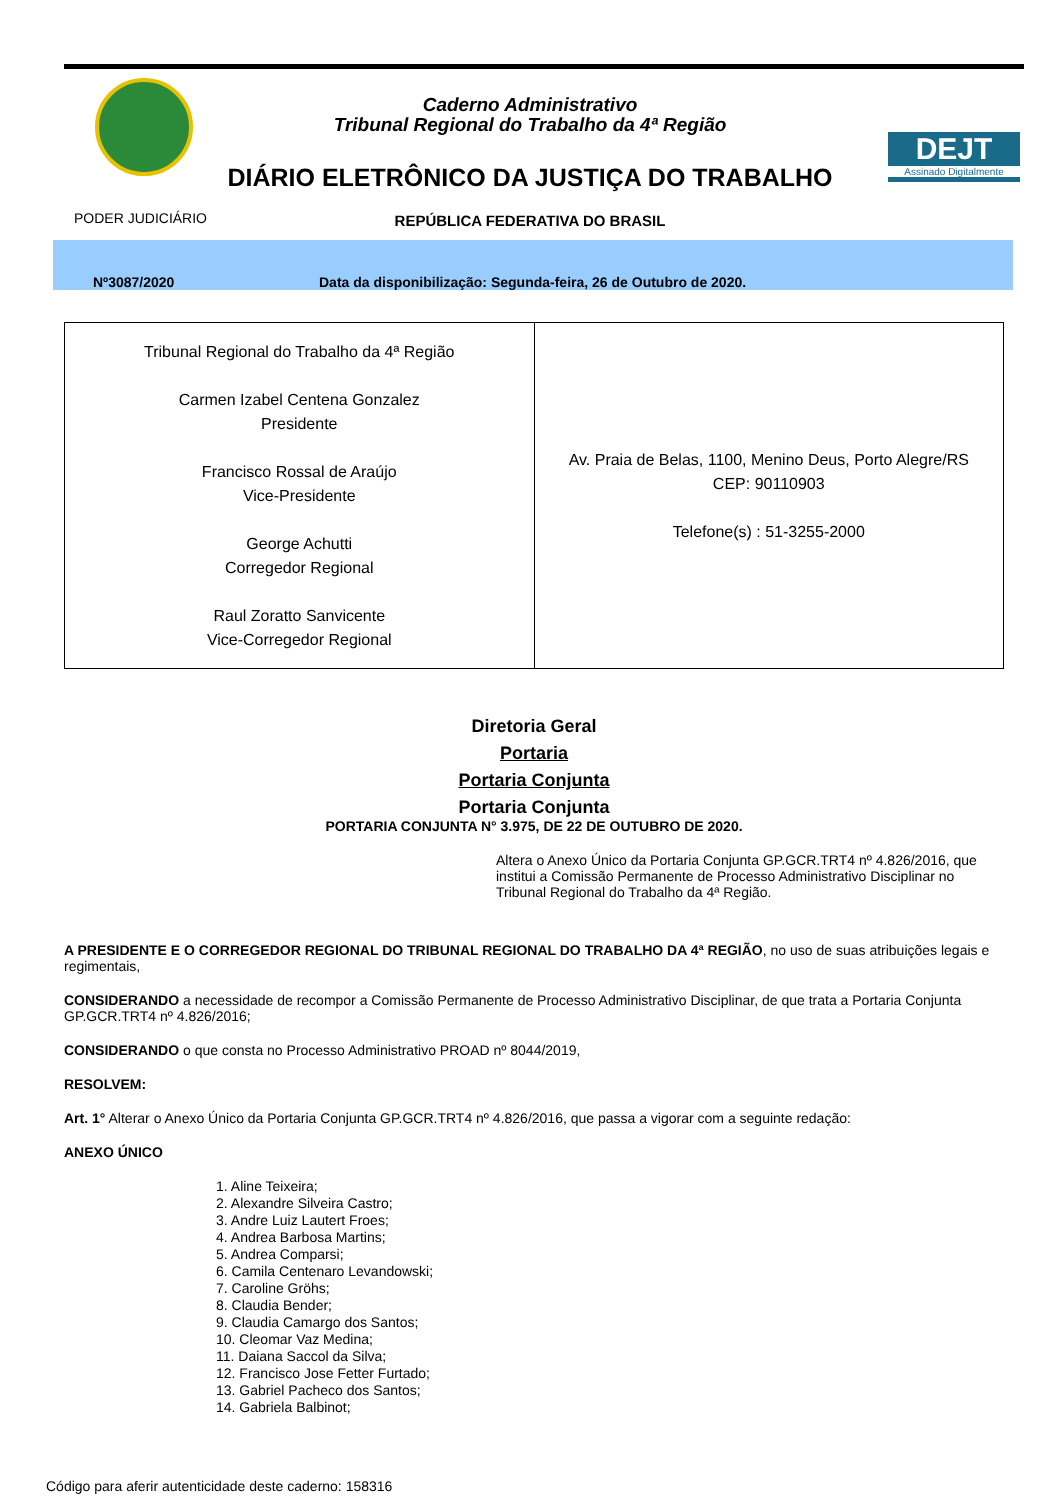Caderno Administrativo
Tribunal Regional do Trabalho da 4ª Região
DIÁRIO ELETRÔNICO DA JUSTIÇA DO TRABALHO
DEJT
Assinado Digitalmente
PODER JUDICIÁRIO
REPÚBLICA FEDERATIVA DO BRASIL
Nº3087/2020 Data da disponibilização: Segunda-feira, 26 de Outubro de 2020.
| Tribunal Regional do Trabalho da 4ª Região Carmen Izabel Centena Gonzalez Presidente Francisco Rossal de Araújo Vice-Presidente George Achutti Corregedor Regional Raul Zoratto Sanvicente Vice-Corregedor Regional | Av. Praia de Belas, 1100, Menino Deus, Porto Alegre/RS CEP: 90110903 Telefone(s) : 51-3255-2000 |
Diretoria Geral
Portaria
Portaria Conjunta
Portaria Conjunta
PORTARIA CONJUNTA N° 3.975, DE 22 DE OUTUBRO DE 2020.
Altera o Anexo Único da Portaria Conjunta GP.GCR.TRT4 nº 4.826/2016, que institui a Comissão Permanente de Processo Administrativo Disciplinar no Tribunal Regional do Trabalho da 4ª Região.
A PRESIDENTE E O CORREGEDOR REGIONAL DO TRIBUNAL REGIONAL DO TRABALHO DA 4ª REGIÃO, no uso de suas atribuições legais e regimentais,
CONSIDERANDO a necessidade de recompor a Comissão Permanente de Processo Administrativo Disciplinar, de que trata a Portaria Conjunta GP.GCR.TRT4 nº 4.826/2016;
CONSIDERANDO o que consta no Processo Administrativo PROAD nº 8044/2019,
RESOLVEM:
Art. 1° Alterar o Anexo Único da Portaria Conjunta GP.GCR.TRT4 nº 4.826/2016, que passa a vigorar com a seguinte redação:
ANEXO ÚNICO
1. Aline Teixeira;
2. Alexandre Silveira Castro;
3. Andre Luiz Lautert Froes;
4. Andrea Barbosa Martins;
5. Andrea Comparsi;
6. Camila Centenaro Levandowski;
7. Caroline Gröhs;
8. Claudia Bender;
9. Claudia Camargo dos Santos;
10. Cleomar Vaz Medina;
11. Daiana Saccol da Silva;
12. Francisco Jose Fetter Furtado;
13. Gabriel Pacheco dos Santos;
14. Gabriela Balbinot;
Código para aferir autenticidade deste caderno: 158316